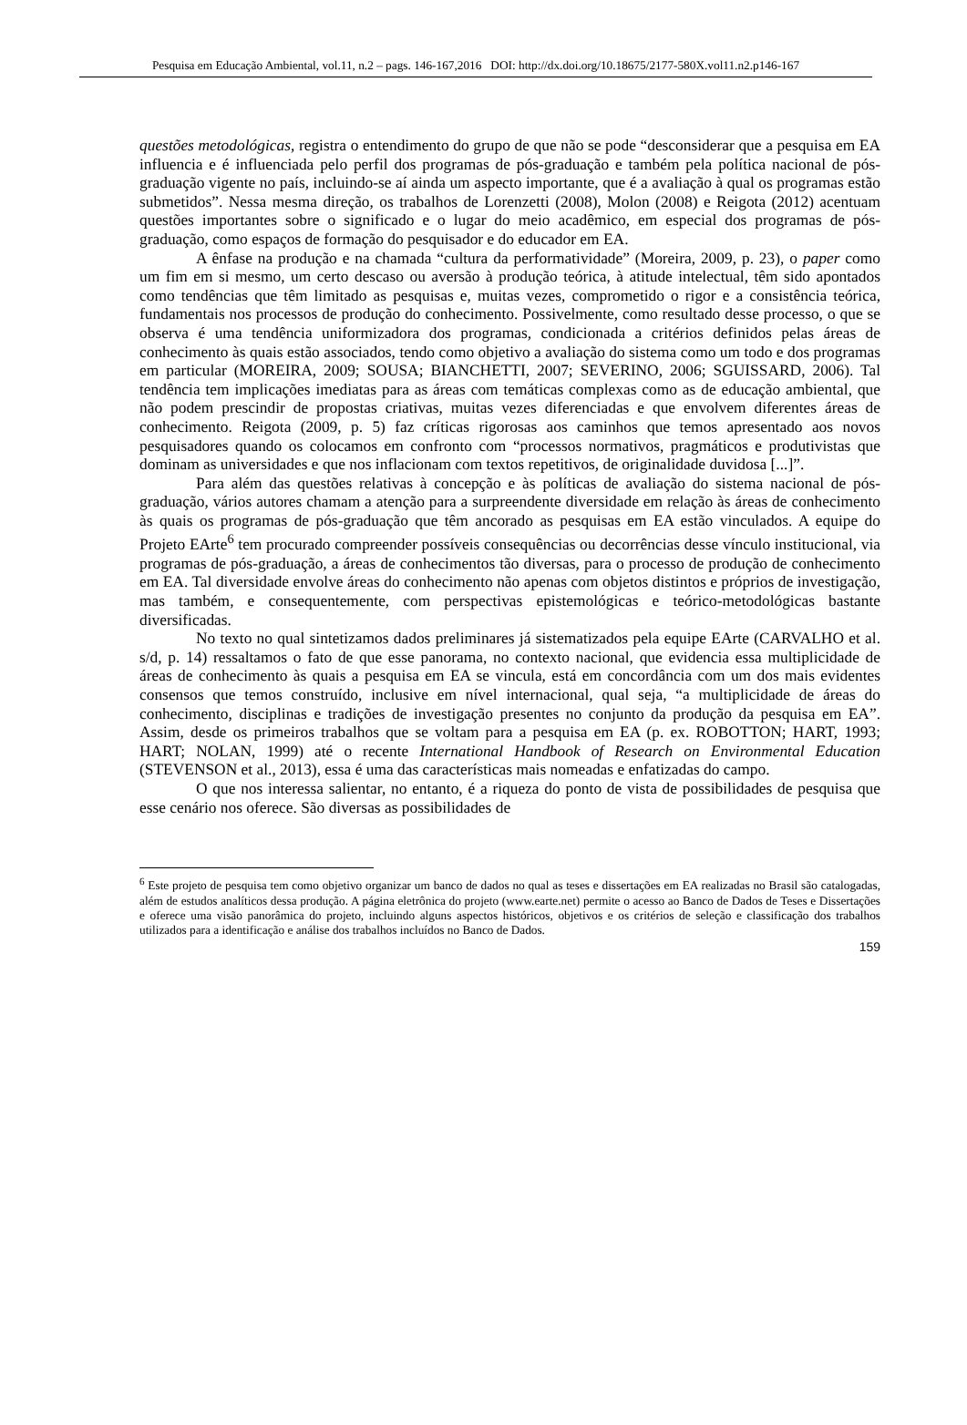Pesquisa em Educação Ambiental, vol.11, n.2 – pags. 146-167,2016 DOI: http://dx.doi.org/10.18675/2177-580X.vol11.n2.p146-167
questões metodológicas, registra o entendimento do grupo de que não se pode “desconsiderar que a pesquisa em EA influencia e é influenciada pelo perfil dos programas de pós-graduação e também pela política nacional de pós-graduação vigente no país, incluindo-se aí ainda um aspecto importante, que é a avaliação à qual os programas estão submetidos”. Nessa mesma direção, os trabalhos de Lorenzetti (2008), Molon (2008) e Reigota (2012) acentuam questões importantes sobre o significado e o lugar do meio acadêmico, em especial dos programas de pós-graduação, como espaços de formação do pesquisador e do educador em EA.
A ênfase na produção e na chamada “cultura da performatividade” (Moreira, 2009, p. 23), o paper como um fim em si mesmo, um certo descaso ou aversão à produção teórica, à atitude intelectual, têm sido apontados como tendências que têm limitado as pesquisas e, muitas vezes, comprometido o rigor e a consistência teórica, fundamentais nos processos de produção do conhecimento. Possivelmente, como resultado desse processo, o que se observa é uma tendência uniformizadora dos programas, condicionada a critérios definidos pelas áreas de conhecimento às quais estão associados, tendo como objetivo a avaliação do sistema como um todo e dos programas em particular (MOREIRA, 2009; SOUSA; BIANCHETTI, 2007; SEVERINO, 2006; SGUISSARD, 2006). Tal tendência tem implicações imediatas para as áreas com temáticas complexas como as de educação ambiental, que não podem prescindir de propostas criativas, muitas vezes diferenciadas e que envolvem diferentes áreas de conhecimento. Reigota (2009, p. 5) faz críticas rigorosas aos caminhos que temos apresentado aos novos pesquisadores quando os colocamos em confronto com “processos normativos, pragmáticos e produtivistas que dominam as universidades e que nos inflacionam com textos repetitivos, de originalidade duvidosa [...]”.
Para além das questões relativas à concepção e às políticas de avaliação do sistema nacional de pós-graduação, vários autores chamam a atenção para a surpreendente diversidade em relação às áreas de conhecimento às quais os programas de pós-graduação que têm ancorado as pesquisas em EA estão vinculados. A equipe do Projeto EArte<sup>6</sup> tem procurado compreender possíveis consequências ou decorrências desse vínculo institucional, via programas de pós-graduação, a áreas de conhecimentos tão diversas, para o processo de produção de conhecimento em EA. Tal diversidade envolve áreas do conhecimento não apenas com objetos distintos e próprios de investigação, mas também, e consequentemente, com perspectivas epistemológicas e teórico-metodológicas bastante diversificadas.
No texto no qual sintetizamos dados preliminares já sistematizados pela equipe EArte (CARVALHO et al. s/d, p. 14) ressaltamos o fato de que esse panorama, no contexto nacional, que evidencia essa multiplicidade de áreas de conhecimento às quais a pesquisa em EA se vincula, está em concordância com um dos mais evidentes consensos que temos construído, inclusive em nível internacional, qual seja, “a multiplicidade de áreas do conhecimento, disciplinas e tradições de investigação presentes no conjunto da produção da pesquisa em EA”. Assim, desde os primeiros trabalhos que se voltam para a pesquisa em EA (p. ex. ROBOTTON; HART, 1993; HART; NOLAN, 1999) até o recente International Handbook of Research on Environmental Education (STEVENSON et al., 2013), essa é uma das características mais nomeadas e enfatizadas do campo.
O que nos interessa salientar, no entanto, é a riqueza do ponto de vista de possibilidades de pesquisa que esse cenário nos oferece. São diversas as possibilidades de
<sup>6</sup> Este projeto de pesquisa tem como objetivo organizar um banco de dados no qual as teses e dissertações em EA realizadas no Brasil são catalogadas, além de estudos analíticos dessa produção. A página eletrônica do projeto (www.earte.net) permite o acesso ao Banco de Dados de Teses e Dissertações e oferece uma visão panorâmica do projeto, incluindo alguns aspectos históricos, objetivos e os critérios de seleção e classificação dos trabalhos utilizados para a identificação e análise dos trabalhos incluídos no Banco de Dados.
159